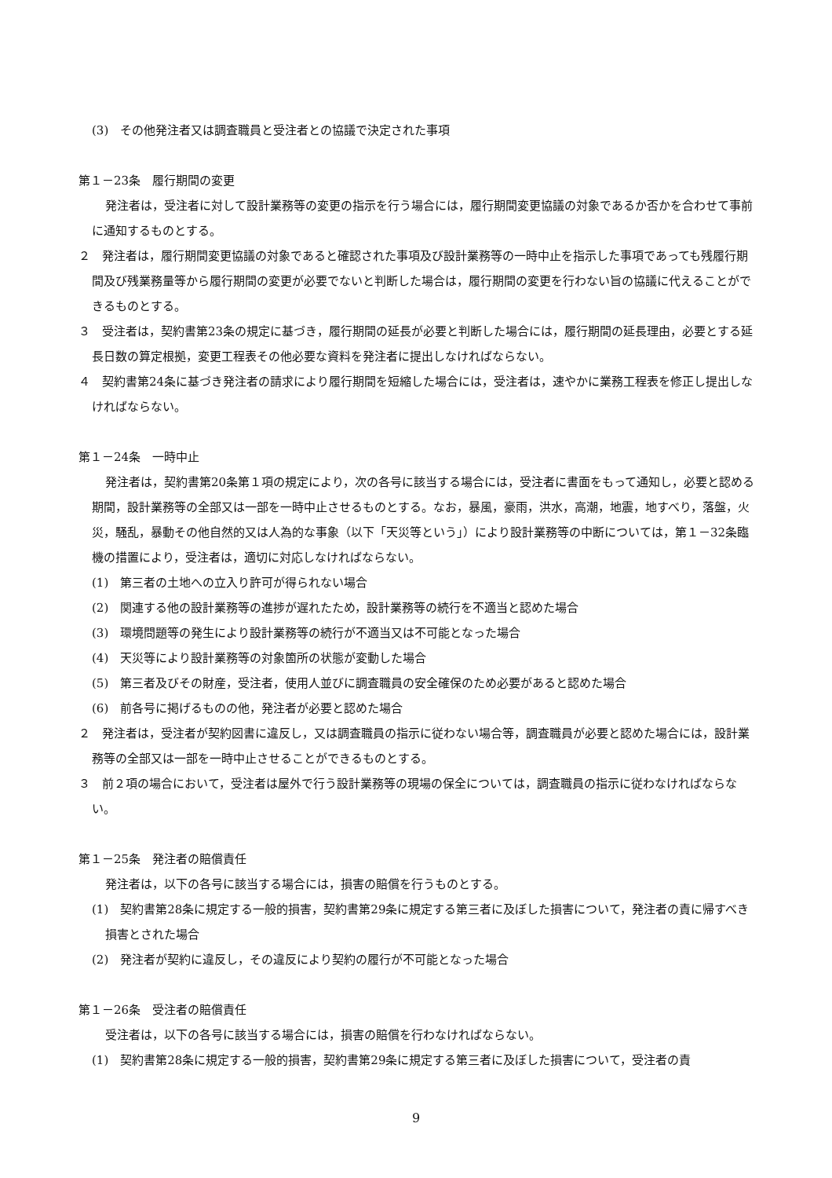(3)　その他発注者又は調査職員と受注者との協議で決定された事項
第１－23条　履行期間の変更
発注者は，受注者に対して設計業務等の変更の指示を行う場合には，履行期間変更協議の対象であるか否かを合わせて事前に通知するものとする。
２　発注者は，履行期間変更協議の対象であると確認された事項及び設計業務等の一時中止を指示した事項であっても残履行期間及び残業務量等から履行期間の変更が必要でないと判断した場合は，履行期間の変更を行わない旨の協議に代えることができるものとする。
３　受注者は，契約書第23条の規定に基づき，履行期間の延長が必要と判断した場合には，履行期間の延長理由，必要とする延長日数の算定根拠，変更工程表その他必要な資料を発注者に提出しなければならない。
４　契約書第24条に基づき発注者の請求により履行期間を短縮した場合には，受注者は，速やかに業務工程表を修正し提出しなければならない。
第１－24条　一時中止
発注者は，契約書第20条第１項の規定により，次の各号に該当する場合には，受注者に書面をもって通知し，必要と認める期間，設計業務等の全部又は一部を一時中止させるものとする。なお，暴風，豪雨，洪水，高潮，地震，地すべり，落盤，火災，騒乱，暴動その他自然的又は人為的な事象（以下「天災等という」）により設計業務等の中断については，第１－32条臨機の措置により，受注者は，適切に対応しなければならない。
(1)　第三者の土地への立入り許可が得られない場合
(2)　関連する他の設計業務等の進捗が遅れたため，設計業務等の続行を不適当と認めた場合
(3)　環境問題等の発生により設計業務等の続行が不適当又は不可能となった場合
(4)　天災等により設計業務等の対象箇所の状態が変動した場合
(5)　第三者及びその財産，受注者，使用人並びに調査職員の安全確保のため必要があると認めた場合
(6)　前各号に掲げるものの他，発注者が必要と認めた場合
２　発注者は，受注者が契約図書に違反し，又は調査職員の指示に従わない場合等，調査職員が必要と認めた場合には，設計業務等の全部又は一部を一時中止させることができるものとする。
３　前２項の場合において，受注者は屋外で行う設計業務等の現場の保全については，調査職員の指示に従わなければならない。
第１－25条　発注者の賠償責任
発注者は，以下の各号に該当する場合には，損害の賠償を行うものとする。
(1)　契約書第28条に規定する一般的損害，契約書第29条に規定する第三者に及ぼした損害について，発注者の責に帰すべき損害とされた場合
(2)　発注者が契約に違反し，その違反により契約の履行が不可能となった場合
第１－26条　受注者の賠償責任
受注者は，以下の各号に該当する場合には，損害の賠償を行わなければならない。
(1)　契約書第28条に規定する一般的損害，契約書第29条に規定する第三者に及ぼした損害について，受注者の責
9